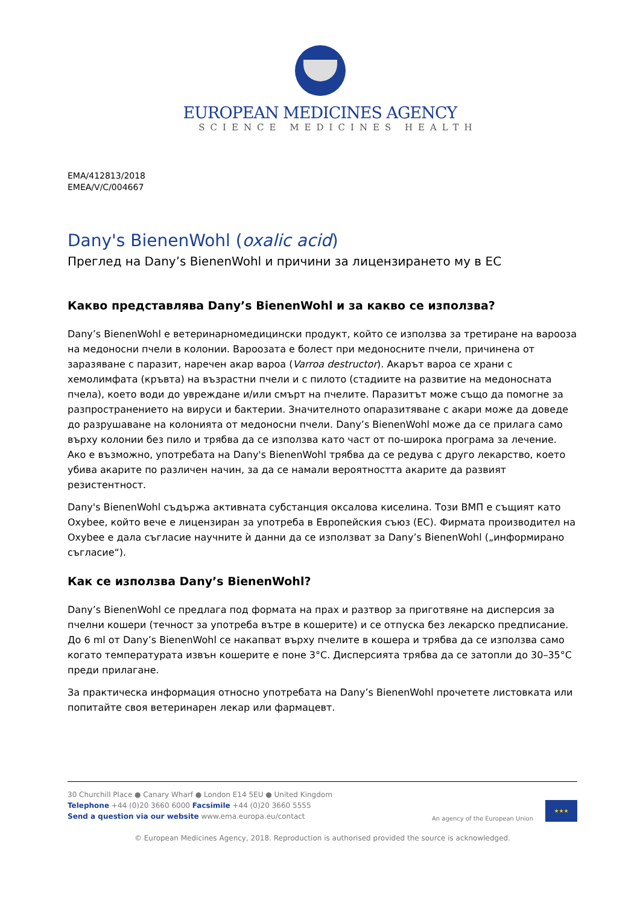EUROPEAN MEDICINES AGENCY
SCIENCE MEDICINES HEALTH
EMA/412813/2018
EMEA/V/C/004667
Dany's BienenWohl (oxalic acid)
Преглед на Dany’s BienenWohl и причини за лицензирането му в ЕС
Какво представлява Dany’s BienenWohl и за какво се използва?
Dany’s BienenWohl е ветеринарномедицински продукт, който се използва за третиране на вароозa на медоносни пчели в колонии. Вароозата е болест при медоносните пчели, причинена от заразяване с паразит, наречен акар вароа (Varroa destructor). Акарът вароа се храни с хемолимфата (кръвта) на възрастни пчели и с пилото (стадиите на развитие на медоносната пчела), което води до увреждане и/или смърт на пчелите. Паразитът може също да помогне за разпространението на вируси и бактерии. Значителното опаразитяване с акари може да доведе до разрушаване на колонията от медоносни пчели. Dany’s BienenWohl може да се прилага само върху колонии без пило и трябва да се използва като част от по-широка програма за лечение. Ако е възможно, употребата на Dany's BienenWohl трябва да се редува с друго лекарство, което убива акарите по различен начин, за да се намали вероятността акарите да развият резистентност.
Dany's BienenWohl съдържа активната субстанция оксалова киселина. Този ВМП е същият като Oxybee, който вече е лицензиран за употреба в Европейския съюз (ЕС). Фирмата производител на Oxybee е дала съгласие научните ѝ данни да се използват за Dany’s BienenWohl („информирано съгласие“).
Как се използва Dany’s BienenWohl?
Dany’s BienenWohl се предлага под формата на прах и разтвор за приготвяне на дисперсия за пчелни кошери (течност за употреба вътре в кошерите) и се отпуска без лекарско предписание. До 6 ml от Dany’s BienenWohl се накапват върху пчелите в кошера и трябва да се използва само когато температурата извън кошерите е поне 3°C. Дисперсията трябва да се затопли до 30–35°C преди прилагане.
За практическа информация относно употребата на Dany’s BienenWohl прочетете листовката или попитайте своя ветеринарен лекар или фармацевт.
30 Churchill Place ● Canary Wharf ● London E14 5EU ● United Kingdom
Telephone +44 (0)20 3660 6000 Facsimile +44 (0)20 3660 5555
Send a question via our website www.ema.europa.eu/contact
An agency of the European Union
★★★
© European Medicines Agency, 2018. Reproduction is authorised provided the source is acknowledged.